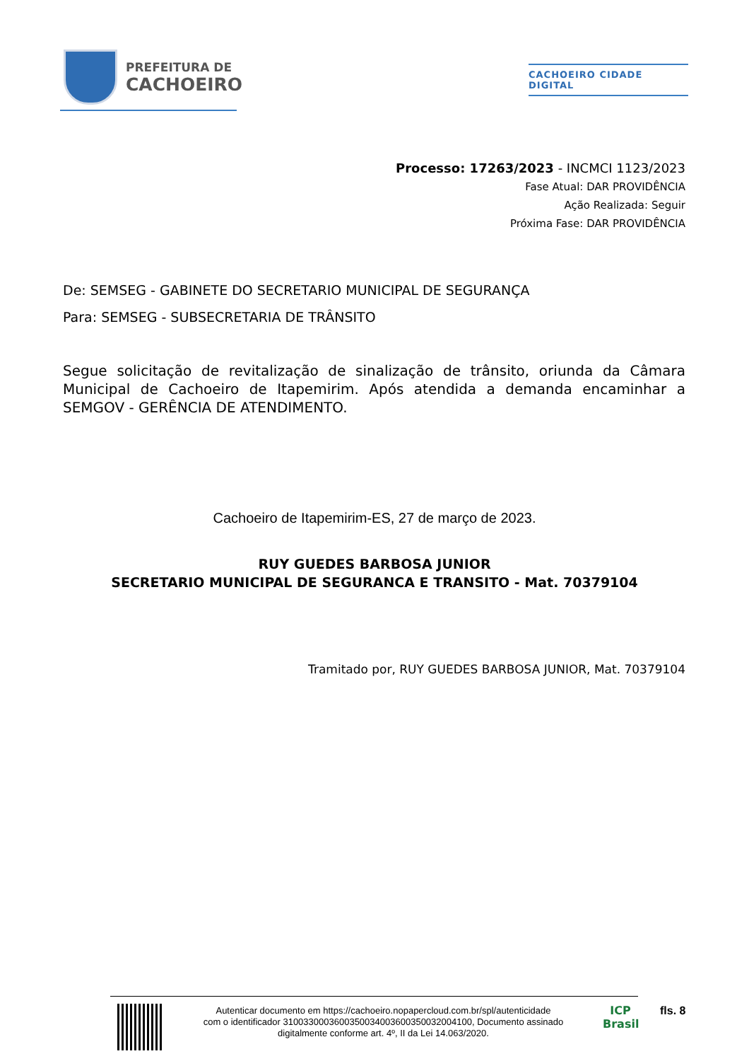PREFEITURA DE
CACHOEIRO
CACHOEIRO CIDADE DIGITAL
Processo: 17263/2023 - INCMCI 1123/2023
Fase Atual: DAR PROVIDÊNCIA
Ação Realizada: Seguir
Próxima Fase: DAR PROVIDÊNCIA
De: SEMSEG - GABINETE DO SECRETARIO MUNICIPAL DE SEGURANÇA
Para: SEMSEG - SUBSECRETARIA DE TRÂNSITO
Segue solicitação de revitalização de sinalização de trânsito, oriunda da Câmara Municipal de Cachoeiro de Itapemirim. Após atendida a demanda encaminhar a SEMGOV - GERÊNCIA DE ATENDIMENTO.
Cachoeiro de Itapemirim-ES, 27 de março de 2023.
RUY GUEDES BARBOSA JUNIOR
SECRETARIO MUNICIPAL DE SEGURANCA E TRANSITO - Mat. 70379104
Tramitado por, RUY GUEDES BARBOSA JUNIOR, Mat. 70379104
Autenticar documento em https://cachoeiro.nopapercloud.com.br/spl/autenticidade
com o identificador 3100330003600350034003600350032004100, Documento assinado
digitalmente conforme art. 4º, II da Lei 14.063/2020.
ICP
Brasil
fls. 8